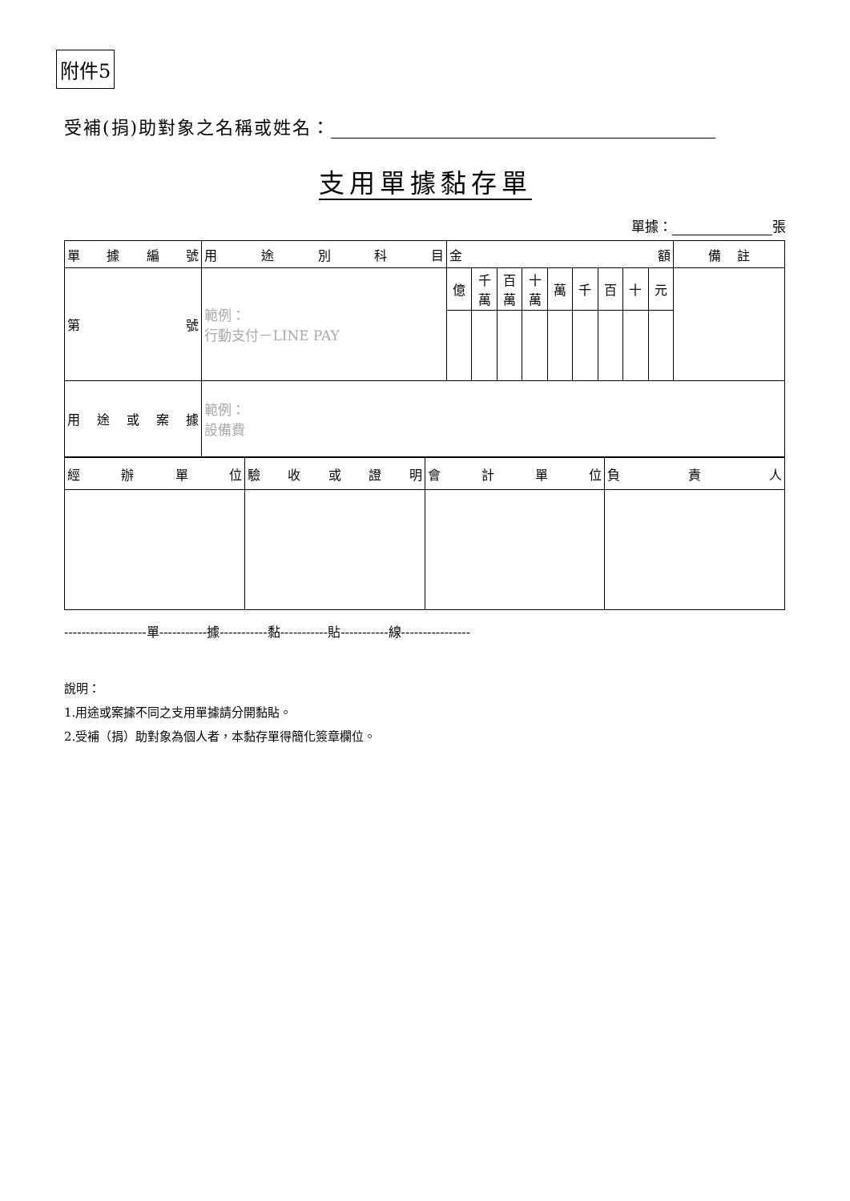附件5
受補(捐)助對象之名稱或姓名：
支用單據黏存單
單據： 張
| 單 據 編 號 | 用 途 別 科 目 | 金 額 | | | | | | | | | 備 註 |
| --- | --- | --- | --- | --- | --- | --- | --- | --- | --- | --- | --- |
| 第 號 | 範例： 行動支付－LINE PAY | 億 | 千萬 | 百萬 | 十萬 | 萬 | 千 | 百 | 十 | 元 | |
| 用 途 或 案 據 | 範例： 設備費 | | | | | | | | | | |
| 經 辦 單 位 | 驗 收 或 證 明 | 會 計 單 位 | 負 責 人 |
-------------------單-----------據-----------黏-----------貼-----------線----------------
說明：
1.用途或案據不同之支用單據請分開黏貼。
2.受補（捐）助對象為個人者，本黏存單得簡化簽章欄位。